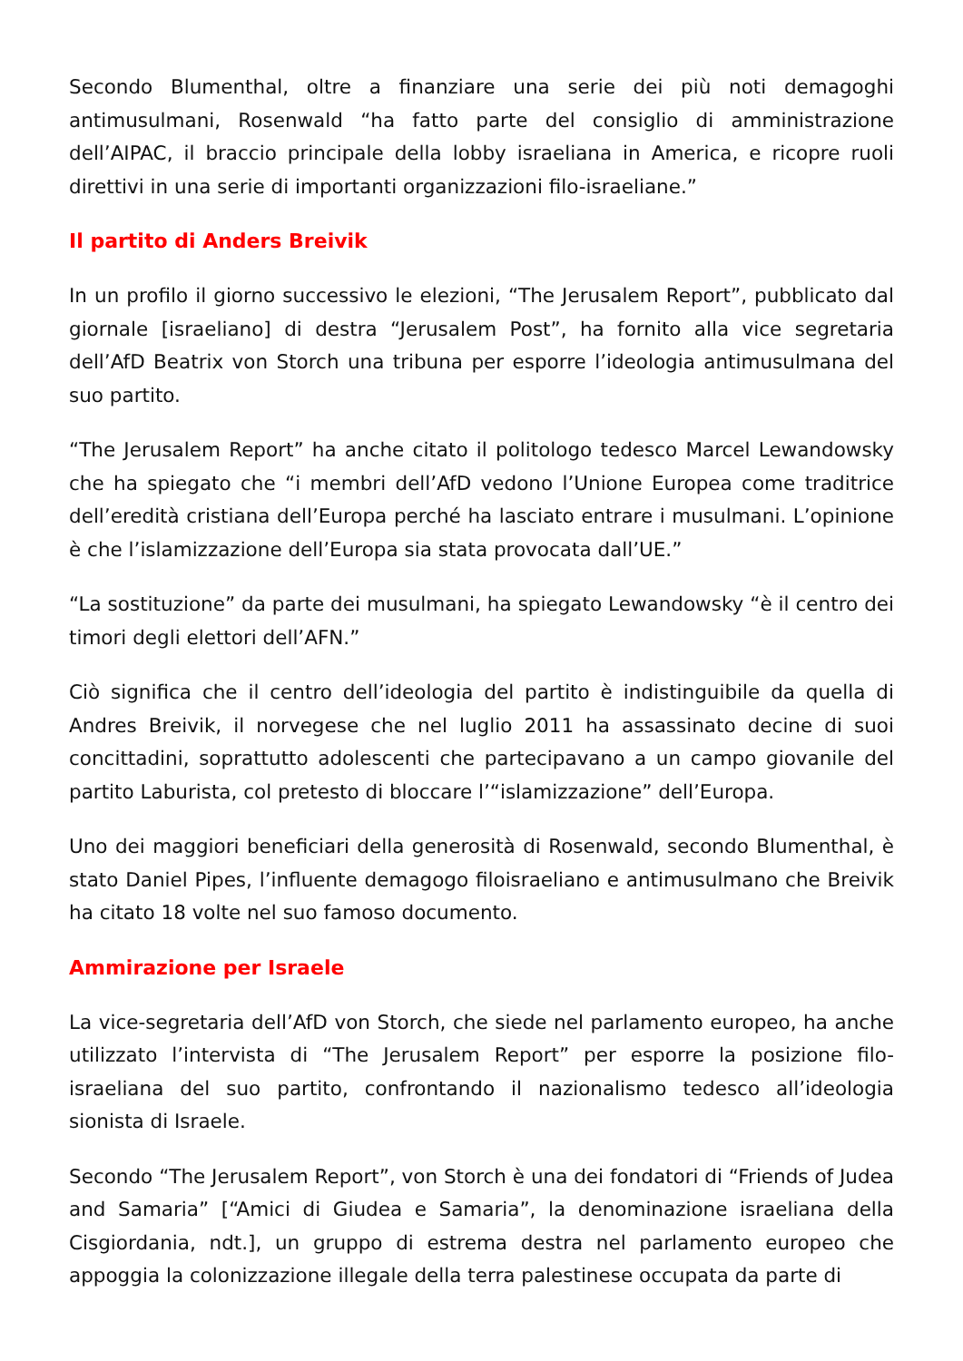Secondo Blumenthal, oltre a finanziare una serie dei più noti demagoghi antimusulmani, Rosenwald “ha fatto parte del consiglio di amministrazione dell’AIPAC, il braccio principale della lobby israeliana in America, e ricopre ruoli direttivi in una serie di importanti organizzazioni filo-israeliane.”
Il partito di Anders Breivik
In un profilo il giorno successivo le elezioni, “The Jerusalem Report”, pubblicato dal giornale [israeliano] di destra “Jerusalem Post”, ha fornito alla vice segretaria dell’AfD Beatrix von Storch una tribuna per esporre l’ideologia antimusulmana del suo partito.
“The Jerusalem Report” ha anche citato il politologo tedesco Marcel Lewandowsky che ha spiegato che “i membri dell’AfD vedono l’Unione Europea come traditrice dell’eredità cristiana dell’Europa perché ha lasciato entrare i musulmani. L’opinione è che l’islamizzazione dell’Europa sia stata provocata dall’UE.”
“La sostituzione” da parte dei musulmani, ha spiegato Lewandowsky “è il centro dei timori degli elettori dell’AFN.”
Ciò significa che il centro dell’ideologia del partito è indistinguibile da quella di Andres Breivik, il norvegese che nel luglio 2011 ha assassinato decine di suoi concittadini, soprattutto adolescenti che partecipavano a un campo giovanile del partito Laburista, col pretesto di bloccare l’“islamizzazione” dell’Europa.
Uno dei maggiori beneficiari della generosità di Rosenwald, secondo Blumenthal, è stato Daniel Pipes, l’influente demagogo filoisraeliano e antimusulmano che Breivik ha citato 18 volte nel suo famoso documento.
Ammirazione per Israele
La vice-segretaria dell’AfD von Storch, che siede nel parlamento europeo, ha anche utilizzato l’intervista di “The Jerusalem Report” per esporre la posizione filo-israeliana del suo partito, confrontando il nazionalismo tedesco all’ideologia sionista di Israele.
Secondo “The Jerusalem Report”, von Storch è una dei fondatori di “Friends of Judea and Samaria” [“Amici di Giudea e Samaria”, la denominazione israeliana della Cisgiordania, ndt.], un gruppo di estrema destra nel parlamento europeo che appoggia la colonizzazione illegale della terra palestinese occupata da parte di